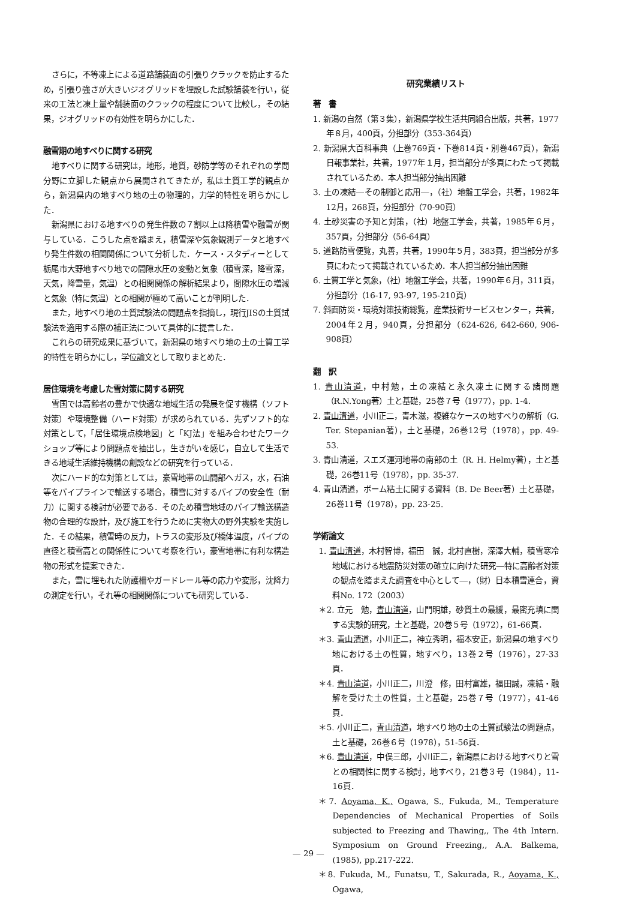さらに，不等凍上による道路舗装面の引張りクラックを防止するため，引張り強さが大きいジオグリッドを埋設した試験舗装を行い，従来の工法と凍上量や舗装面のクラックの程度について比較し，その結果，ジオグリッドの有効性を明らかにした．
融雪期の地すべりに関する研究
地すべりに関する研究は，地形，地質，砂防学等のそれぞれの学問分野に立脚した観点から展開されてきたが，私は土質工学的観点から，新潟県内の地すべり地の土の物理的，力学的特性を明らかにした．
新潟県における地すべりの発生件数の７割以上は降積雪や融雪が関与している．こうした点を踏まえ，積雪深や気象観測データと地すべり発生件数の相関関係について分析した．ケース・スタディーとして栃尾市大野地すべり地での間隙水圧の変動と気象（積雪深，降雪深，天気，降雪量，気温）との相関関係の解析結果より，間隙水圧の増減と気象（特に気温）との相関が極めて高いことが判明した．
また，地すべり地の土質試験法の問題点を指摘し，現行JISの土質試験法を適用する際の補正法について具体的に提言した．
これらの研究成果に基づいて，新潟県の地すべり地の土の土質工学的特性を明らかにし，学位論文として取りまとめた．
居住環境を考慮した雪対策に関する研究
雪国では高齢者の豊かで快適な地域生活の発展を促す機構（ソフト対策）や環境整備（ハード対策）が求められている．先ずソフト的な対策として，「居住環境点検地図」と「KJ法」を組み合わせたワークショップ等により問題点を抽出し，生きがいを感じ，自立して生活できる地域生活維持機構の創設などの研究を行っている．
次にハード的な対策としては，豪雪地帯の山間部へガス，水，石油等をパイプラインで輸送する場合，積雪に対するパイプの安全性（耐力）に関する検討が必要である．そのため積雪地域のパイプ輸送構造物の合理的な設計，及び施工を行うために実物大の野外実験を実施した．その結果，積雪時の反力，トラスの変形及び橋体温度，パイプの直径と積雪高との関係性について考察を行い，豪雪地帯に有利な構造物の形式を提案できた．
また，雪に埋もれた防護柵やガードレール等の応力や変形，沈降力の測定を行い，それ等の相関関係についても研究している．
研究業績リスト
著　書
1. 新潟の自然（第３集），新潟県学校生活共同組合出版，共著，1977年８月，400頁，分担部分（353-364頁）
2. 新潟県大百科事典（上巻769頁・下巻814頁・別巻467頁），新潟日報事業社，共著，1977年１月，担当部分が多頁にわたって掲載されているため．本人担当部分抽出困難
3. 土の凍結―その制御と応用―，（社）地盤工学会，共著，1982年12月，268頁，分担部分（70-90頁）
4. 土砂災害の予知と対策，（社）地盤工学会，共著，1985年６月，357頁，分担部分（56-64頁）
5. 道路防雪便覧，丸善，共著，1990年５月，383頁，担当部分が多頁にわたって掲載されているため．本人担当部分抽出困難
6. 土質工学と気象，（社）地盤工学会，共著，1990年６月，311頁，分担部分（16-17, 93-97, 195-210頁）
7. 斜面防災・環境対策技術総覧，産業技術サービスセンター，共著，2004年２月，940頁，分担部分（624-626, 642-660, 906-908頁）
翻　訳
1. 青山清道，中村勉，土の凍結と永久凍土に関する諸問題（R.N.Yong著）土と基礎，25巻７号（1977），pp. 1-4.
2. 青山清道，小川正二，青木滋，複雑なケースの地すべりの解析（G. Ter. Stepanian著），土と基礎，26巻12号（1978），pp. 49-53.
3. 青山清道，スエズ運河地帯の南部の土（R. H. Helmy著），土と基礎，26巻11号（1978），pp. 35-37.
4. 青山清道，ボーム粘土に関する資料（B. De Beer著）土と基礎，26巻11号（1978），pp. 23-25.
学術論文
1. 青山清道，木村智博，福田　誠，北村直樹，深澤大輔，積雪寒冷地域における地震防災対策の確立に向けた研究―特に高齢者対策の観点を踏まえた調査を中心として―，（財）日本積雪連合，資料No. 172（2003）
＊2. 立元　勉，青山清道，山門明雄，砂質土の最緩，最密充填に関する実験的研究，土と基礎，20巻５号（1972），61-66頁．
＊3. 青山清道，小川正二，神立秀明，福本安正，新潟県の地すべり地における土の性質，地すべり，13巻２号（1976），27-33頁．
＊4. 青山清道，小川正二，川澄　修，田村富雄，福田誠，凍結・融解を受けた土の性質，土と基礎，25巻７号（1977），41-46頁．
＊5. 小川正二，青山清道，地すべり地の土の土質試験法の問題点，土と基礎，26巻６号（1978），51-56頁．
＊6. 青山清道，中俣三郎，小川正二，新潟県における地すべりと雪との相関性に関する検討，地すべり，21巻３号（1984），11-16頁．
＊7. Aoyama, K., Ogawa, S., Fukuda, M., Temperature Dependencies of Mechanical Properties of Soils subjected to Freezing and Thawing,, The 4th Intern. Symposium on Ground Freezing,, A.A. Balkema, (1985), pp.217-222.
＊8. Fukuda, M., Funatsu, T., Sakurada, R., Aoyama, K., Ogawa,
— 29 —